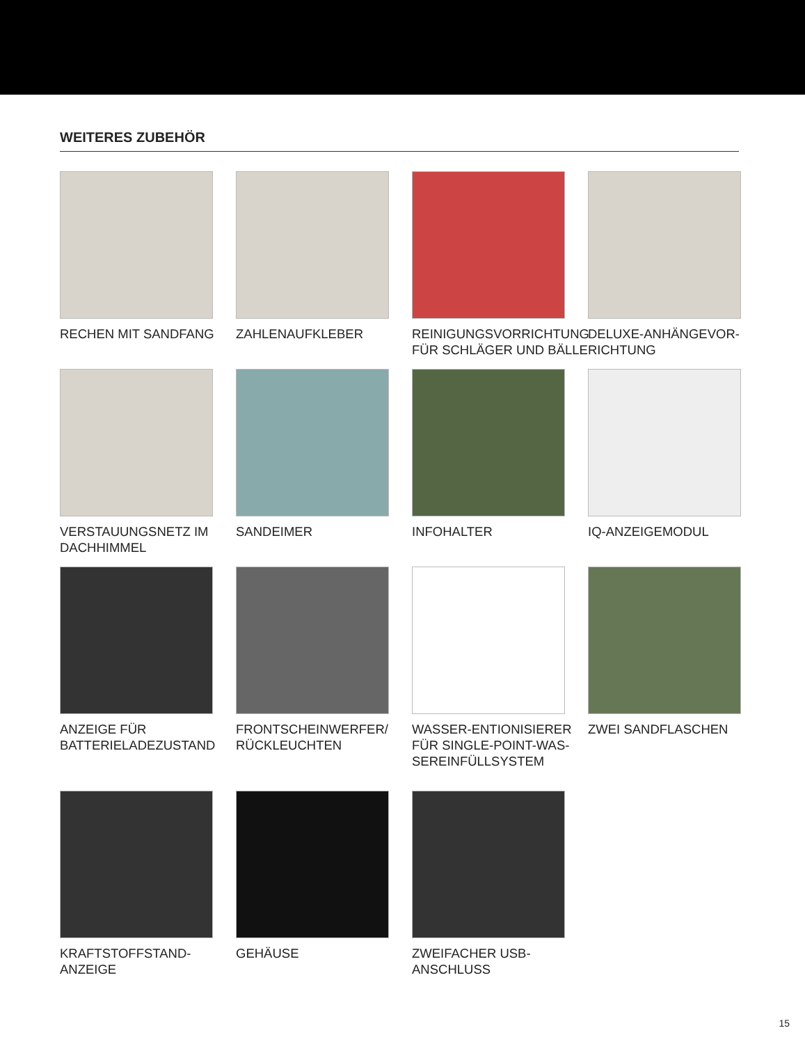WEITERES ZUBEHÖR
RECHEN MIT SANDFANG
ZAHLENAUFKLEBER
REINIGUNGSVORRICHTUNG FÜR SCHLÄGER UND BÄLLE
DELUXE-ANHÄNGEVOR-RICHTUNG
VERSTAUUNGSNETZ IM DACHHIMMEL
SANDEIMER
INFOHALTER
IQ-ANZEIGEMODUL
ANZEIGE FÜR BATTERIELADEZUSTAND
FRONTSCHEINWERFER/ RÜCKLEUCHTEN
WASSER-ENTIONISIERER FÜR SINGLE-POINT-WAS-SEREINFÜLLSYSTEM
ZWEI SANDFLASCHEN
KRAFTSTOFFSTAND-ANZEIGE
GEHÄUSE
ZWEIFACHER USB-ANSCHLUSS
15